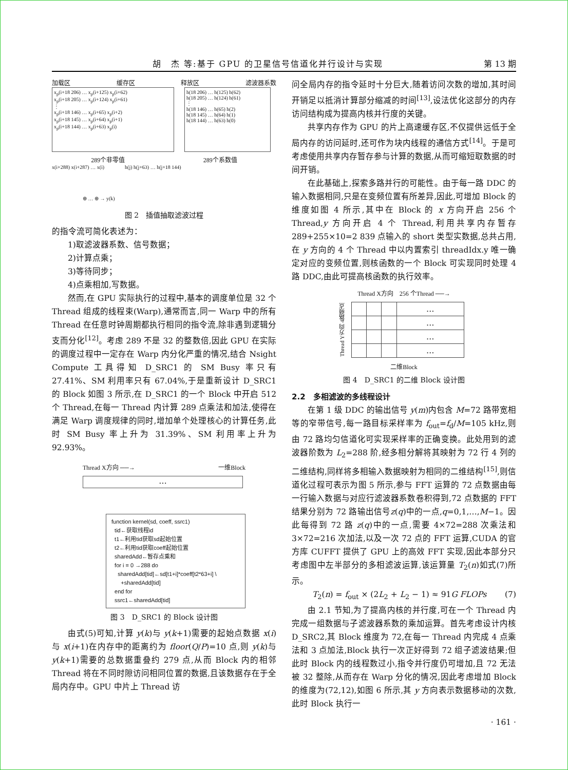胡　杰 等:基于 GPU 的卫星信号信道化并行设计与实现 第 13 期
加载区 缓存区 释放区 滤波器系数
x<sub>p</sub>(i+18 206) … x<sub>p</sub>(i+125) x<sub>p</sub>(i+62)
x<sub>p</sub>(i+18 205) … x<sub>p</sub>(i+124) x<sub>p</sub>(i+61)
⋮
x<sub>p</sub>(i+18 146) … x<sub>p</sub>(i+65) x<sub>p</sub>(i+2)
x<sub>p</sub>(i+18 145) … x<sub>p</sub>(i+64) x<sub>p</sub>(i+1)
x<sub>p</sub>(i+18 144) … x<sub>p</sub>(i+63) x<sub>p</sub>(i)
h(18 206) … h(125) h(62)
h(18 205) … h(124) h(61)
⋮
h(18 146) … h(65) h(2)
h(18 145) … h(64) h(1)
h(18 144) … h(63) h(0)
289个非零值 289个系数值
x(i+288) x(i+287) … x(i) h(j) h(j+63) … h(j+18 144)
⊕ … ⊕ → y(k)
图 2　插值抽取滤波过程
的指令流可简化表述为：
1)取滤波器系数、信号数据；
2)计算点乘；
3)等待同步；
4)点乘相加,写数据。
然而,在 GPU 实际执行的过程中,基本的调度单位是 32 个 Thread 组成的线程束(Warp),通常而言,同一 Warp 中的所有 Thread 在任意时钟周期都执行相同的指令流,除非遇到逻辑分支而分化<sup>[12]</sup>。考虑 289 不是 32 的整数倍,因此 GPU 在实际的调度过程中一定存在 Warp 内分化严重的情况,结合 Nsight Compute 工具得知 D_SRC1 的 SM Busy 率只有 27.41%、SM 利用率只有 67.04%,于是重新设计 D_SRC1 的 Block 如图 3 所示,在 D_SRC1 的一个 Block 中开启 512 个 Thread,在每一 Thread 内计算 289 点乘法和加法,使得在满足 Warp 调度规律的同时,增加单个处理核心的计算任务,此时 SM Busy 率上升为 31.39%、SM 利用率上升为 92.93%。
Thread X方向 ──→ 一维Block
…
function kernel(sd, coeff, ssrc1)
tid←获取线程id
t1←利用tid获取sd起始位置
t2←利用tid获取coeff起始位置
sharedAdd←暂存点乘和
for i = 0 →288 do
sharedAdd[tid]←sd[t1+i]*coeff[t2*63+i] \
+sharedAdd[tid]
end for
ssrc1←sharedAdd[tid]
图 3　D_SRC1 的 Block 设计图
由式(5)可知,计算 y(k)与 y(k+1)需要的起始点数据 x(i)与 x(i+1)在内存中的距离约为 floor(Q/P)=10 点,则 y(k)与 y(k+1)需要的总数据重叠约 279 点,从而 Block 内的相邻 Thread 将在不同时隙访问相同位置的数据,且该数据存在于全局内存中。GPU 中片上 Thread 访
问全局内存的指令延时十分巨大,随着访问次数的增加,其时间开销足以抵消计算部分缩减的时间<sup>[13]</sup>,设法优化这部分的内存访问结构成为提高内核并行度的关键。
共享内存作为 GPU 的片上高速缓存区,不仅提供远低于全局内存的访问延时,还可作为块内线程的通信方式<sup>[14]</sup>。于是可考虑使用共享内存暂存参与计算的数据,从而可缩短取数据的时间开销。
在此基础上,探索多路并行的可能性。由于每一路 DDC 的输入数据相同,只是在变频位置有所差异,因此,可增加 Block 的维度如图 4 所示,其中在 Block 的 x 方向开启 256 个 Thread,y 方向开启 4 个 Thread,利用共享内存暂存 289+255×10=2 839 点输入的 short 类型实数据,总共占用,在 y 方向的 4 个 Thread 中以内置索引 threadIdx.y 唯一确定对应的变频位置,则核函数的一个 Block 可实现同时处理 4 路 DDC,由此可提高核函数的执行效率。
Thread X方向　256 个Thread ──→
Thread Y方向 4路频点
| | | | … |
| | | | … |
| | | | … |
| | | | … |
二维Block
图 4　D_SRC1 的二维 Block 设计图
2.2　多相滤波的多线程设计
在第 1 级 DDC 的输出信号 y(m)内包含 M=72 路带宽相等的窄带信号,每一路目标采样率为 f<sub>out</sub>=f<sub>d</sub>/M=105 kHz,则由 72 路均匀信道化可实现采样率的正确变换。此处用到的滤波器阶数为 L<sub>2</sub>=288 阶,经多相分解将其映射为 72 行 4 列的二维结构,同样将多相输入数据映射为相同的二维结构<sup>[15]</sup>,则信道化过程可表示为图 5 所示,参与 FFT 运算的 72 点数据由每一行输入数据与对应行滤波器系数卷积得到,72 点数据的 FFT 结果分别为 72 路输出信号z(q)中的一点,q=0,1,…,M−1。因此每得到 72 路 z(q)中的一点,需要 4×72=288 次乘法和 3×72=216 次加法,以及一次 72 点的 FFT 运算,CUDA 的官方库 CUFFT 提供了 GPU 上的高效 FFT 实现,因此本部分只考虑图中左半部分的多相滤波运算,该运算量 T<sub>2</sub>(n)如式(7)所示。
T<sub>2</sub>(n) = f<sub>out</sub> × (2L<sub>2</sub> + L<sub>2</sub> − 1) ≈ 91G FLOPs (7)
由 2.1 节知,为了提高内核的并行度,可在一个 Thread 内完成一组数据与子滤波器系数的乘加运算。首先考虑设计内核 D_SRC2,其 Block 维度为 72,在每一 Thread 内完成 4 点乘法和 3 点加法,Block 执行一次正好得到 72 组子滤波结果;但此时 Block 内的线程数过小,指令并行度仍可增加,且 72 无法被 32 整除,从而存在 Warp 分化的情况,因此考虑增加 Block 的维度为(72,12),如图 6 所示,其 y 方向表示数据移动的次数,此时 Block 执行一
· 161 ·